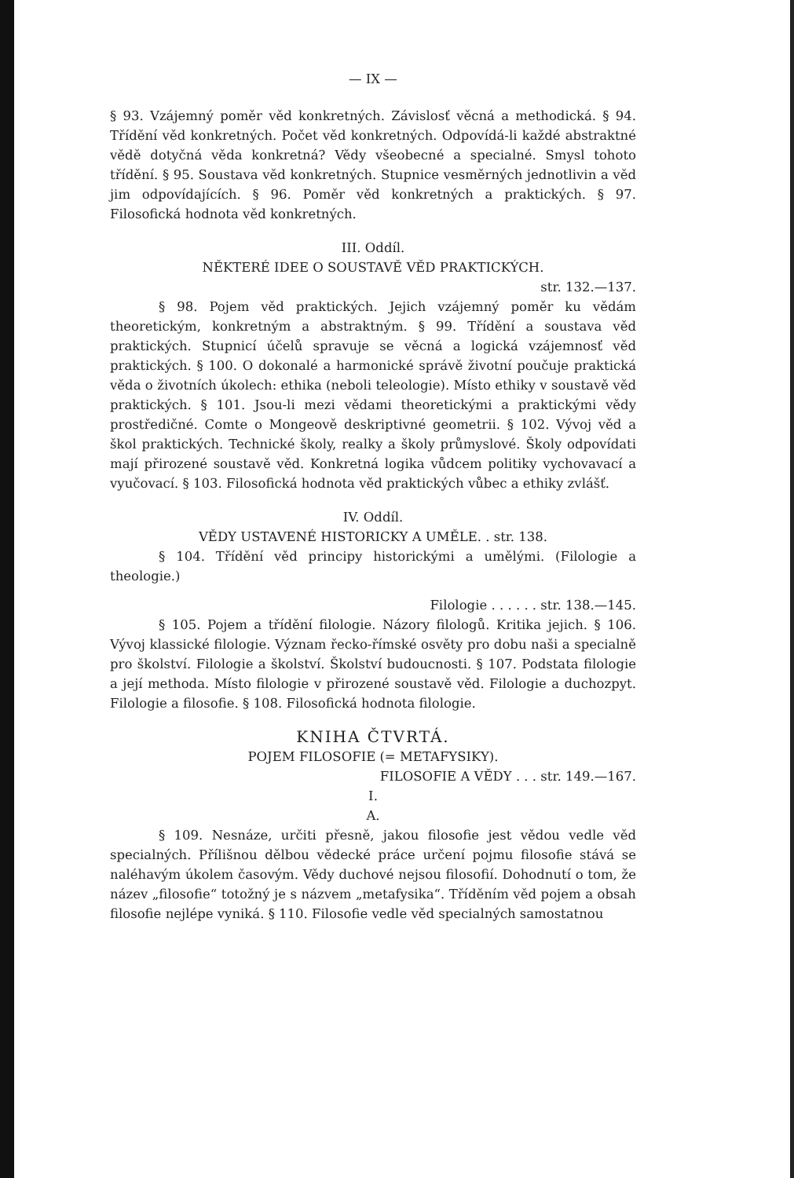— IX —
§ 93. Vzájemný poměr věd konkretných. Závislosť věcná a methodická. § 94. Třídění věd konkretných. Počet věd konkretných. Odpovídá-li každé abstraktné vědě dotyčná věda konkretná? Vědy všeobecné a specialné. Smysl tohoto třídění. § 95. Soustava věd konkretných. Stupnice vesměrných jednotlivin a věd jim odpovídajících. § 96. Poměr věd konkretných a praktických. § 97. Filosofická hodnota věd konkretných.
III. Oddíl.
NĚKTERÉ IDEE O SOUSTAVĚ VĚD PRAKTICKÝCH.
str. 132.—137.
§ 98. Pojem věd praktických. Jejich vzájemný poměr ku vědám theoretickým, konkretným a abstraktným. § 99. Třídění a soustava věd praktických. Stupnicí účelů spravuje se věcná a logická vzájemnosť věd praktických. § 100. O dokonalé a harmonické správě životní poučuje praktická věda o životních úkolech: ethika (neboli teleologie). Místo ethiky v soustavě věd praktických. § 101. Jsou-li mezi vědami theoretickými a praktickými vědy prostředičné. Comte o Mongeově deskriptivné geometrii. § 102. Vývoj věd a škol praktických. Technické školy, realky a školy průmyslové. Školy odpovídati mají přirozené soustavě věd. Konkretná logika vůdcem politiky vychovavací a vyučovací. § 103. Filosofická hodnota věd praktických vůbec a ethiky zvlášť.
IV. Oddíl.
VĚDY USTAVENÉ HISTORICKY A UMĚLE. . str. 138.
§ 104. Třídění věd principy historickými a umělými. (Filologie a theologie.)
Filologie . . . . . . str. 138.—145.
§ 105. Pojem a třídění filologie. Názory filologů. Kritika jejich. § 106. Vývoj klassické filologie. Význam řecko-římské osvěty pro dobu naši a specialně pro školství. Filologie a školství. Školství budoucnosti. § 107. Podstata filologie a její methoda. Místo filologie v přirozené soustavě věd. Filologie a duchozpyt. Filologie a filosofie. § 108. Filosofická hodnota filologie.
KNIHA ČTVRTÁ.
POJEM FILOSOFIE (= METAFYSIKY).
FILOSOFIE A VĚDY . . . str. 149.—167.
I.
A.
§ 109. Nesnáze, určiti přesně, jakou filosofie jest vědou vedle věd specialných. Přílišnou dělbou vědecké práce určení pojmu filosofie stává se naléhavým úkolem časovým. Vědy duchové nejsou filosofií. Dohodnutí o tom, že název „filosofie“ totožný je s názvem „metafysika“. Tříděním věd pojem a obsah filosofie nejlépe vyniká. § 110. Filosofie vedle věd specialných samostatnou